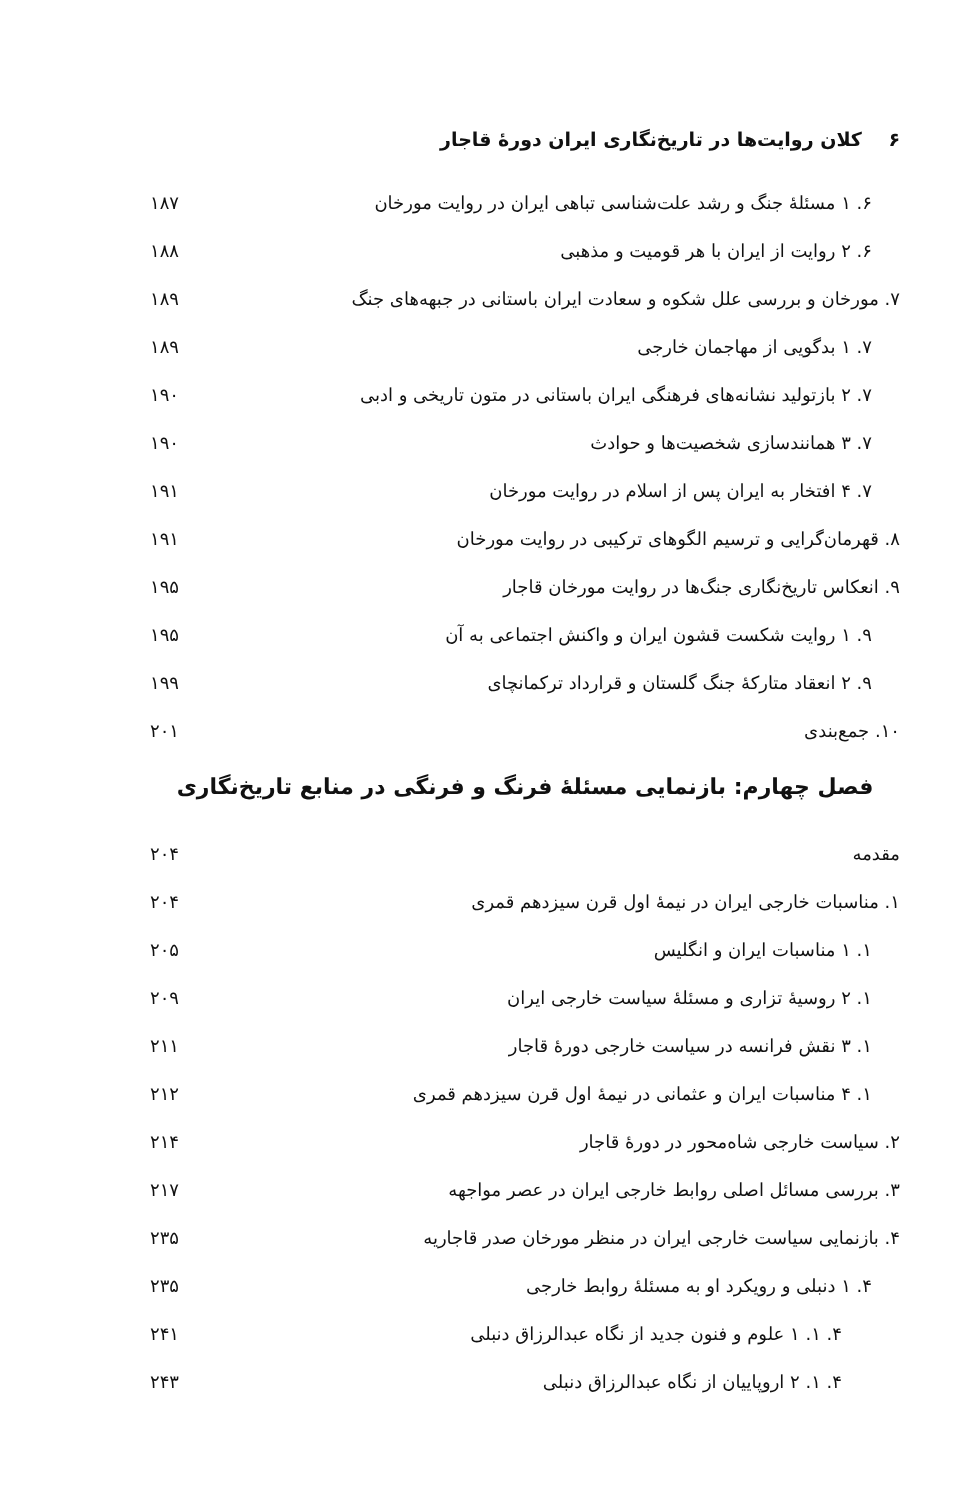۶ کلان روایت‌ها در تاریخ‌نگاری ایران دورهٔ قاجار
۶. ۱ مسئلهٔ جنگ و رشد علت‌شناسی تباهی ایران در روایت مورخان ۱۸۷
۶. ۲ روایت از ایران با هر قومیت و مذهبی ۱۸۸
۷. مورخان و بررسی علل شکوه و سعادت ایران باستانی در جبهه‌های جنگ ۱۸۹
۷. ۱ بدگویی از مهاجمان خارجی ۱۸۹
۷. ۲ بازتولید نشانه‌های فرهنگی ایران باستانی در متون تاریخی و ادبی ۱۹۰
۷. ۳ همانندسازی شخصیت‌ها و حوادث ۱۹۰
۷. ۴ افتخار به ایران پس از اسلام در روایت مورخان ۱۹۱
۸. قهرمان‌گرایی و ترسیم الگوهای ترکیبی در روایت مورخان ۱۹۱
۹. انعکاس تاریخ‌نگاری جنگ‌ها در روایت مورخان قاجار ۱۹۵
۹. ۱ روایت شکست قشون ایران و واکنش اجتماعی به آن ۱۹۵
۹. ۲ انعقاد متارکهٔ جنگ گلستان و قرارداد ترکمانچای ۱۹۹
۱۰. جمع‌بندی ۲۰۱
فصل چهارم: بازنمایی مسئلهٔ فرنگ و فرنگی در منابع تاریخ‌نگاری
مقدمه ۲۰۴
۱. مناسبات خارجی ایران در نیمهٔ اول قرن سیزدهم قمری ۲۰۴
۱. ۱ مناسبات ایران و انگلیس ۲۰۵
۱. ۲ روسیهٔ تزاری و مسئلهٔ سیاست خارجی ایران ۲۰۹
۱. ۳ نقش فرانسه در سیاست خارجی دورهٔ قاجار ۲۱۱
۱. ۴ مناسبات ایران و عثمانی در نیمهٔ اول قرن سیزدهم قمری ۲۱۲
۲. سیاست خارجی شاه‌محور در دورهٔ قاجار ۲۱۴
۳. بررسی مسائل اصلی روابط خارجی ایران در عصر مواجهه ۲۱۷
۴. بازنمایی سیاست خارجی ایران در منظر مورخان صدر قاجاریه ۲۳۵
۴. ۱ دنبلی و رویکرد او به مسئلهٔ روابط خارجی ۲۳۵
۴. ۱. ۱ علوم و فنون جدید از نگاه عبدالرزاق دنبلی ۲۴۱
۴. ۱. ۲ اروپاییان از نگاه عبدالرزاق دنبلی ۲۴۳